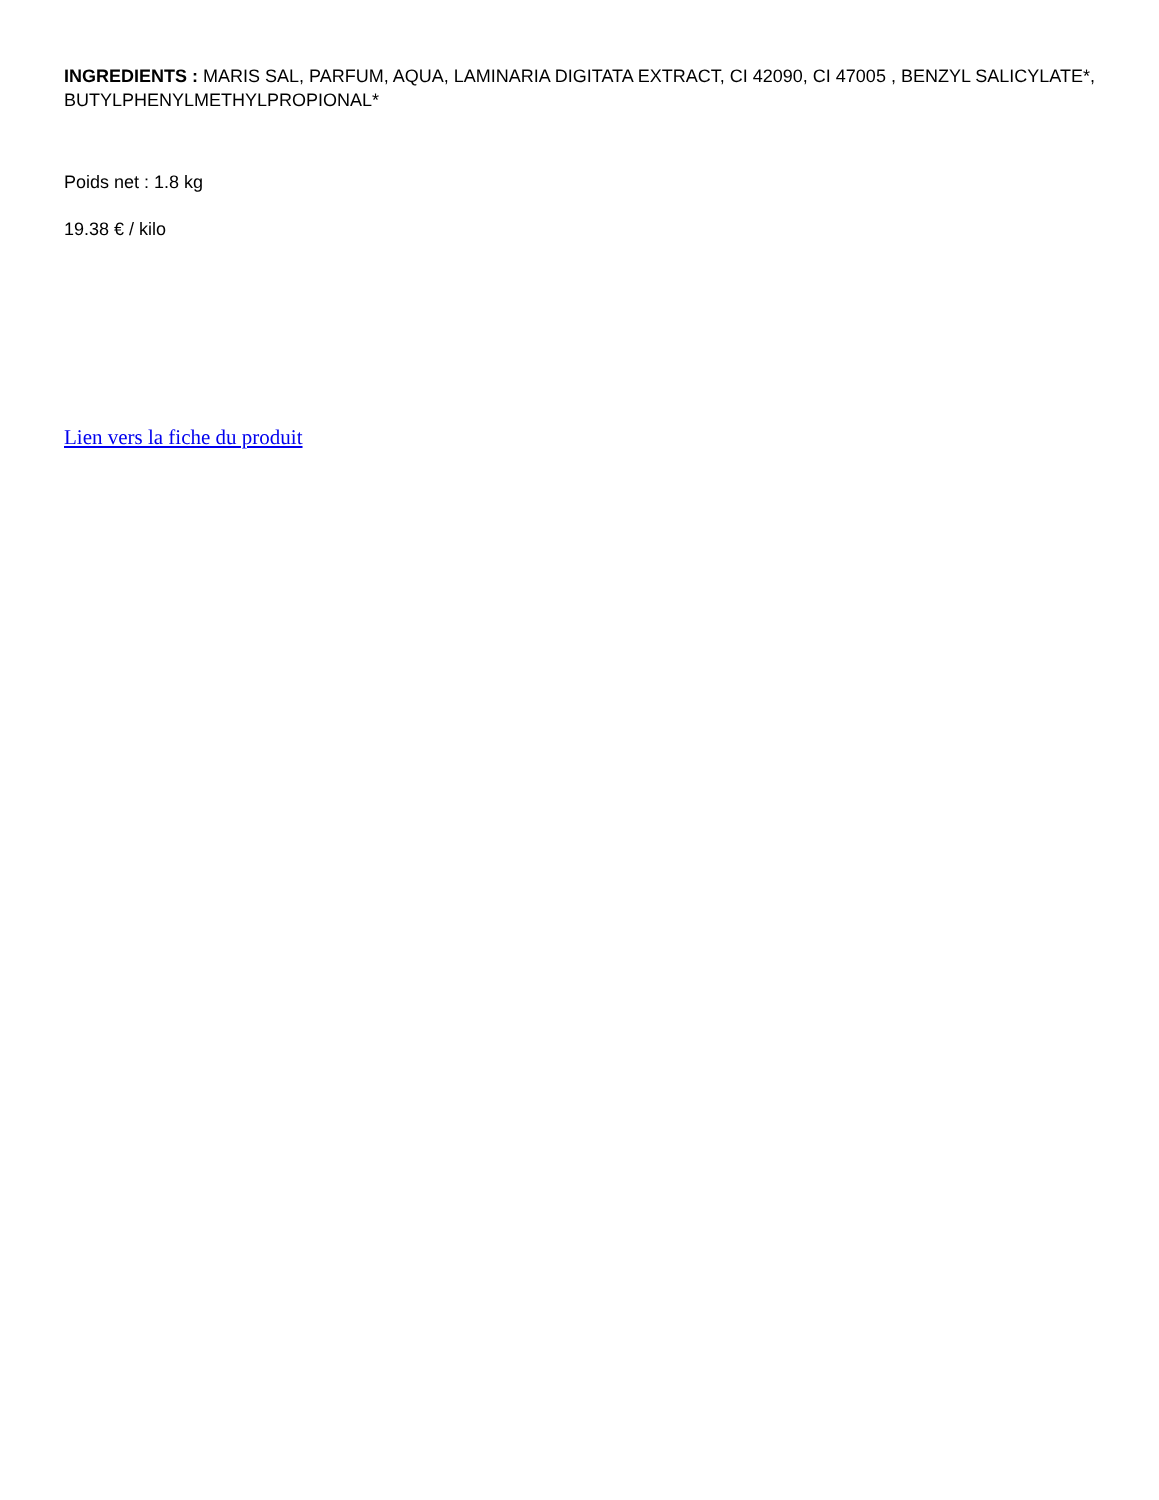INGREDIENTS : MARIS SAL, PARFUM, AQUA, LAMINARIA DIGITATA EXTRACT, CI 42090, CI 47005 , BENZYL SALICYLATE*, BUTYLPHENYLMETHYLPROPIONAL*
Poids net : 1.8 kg
19.38 € / kilo
Lien vers la fiche du produit